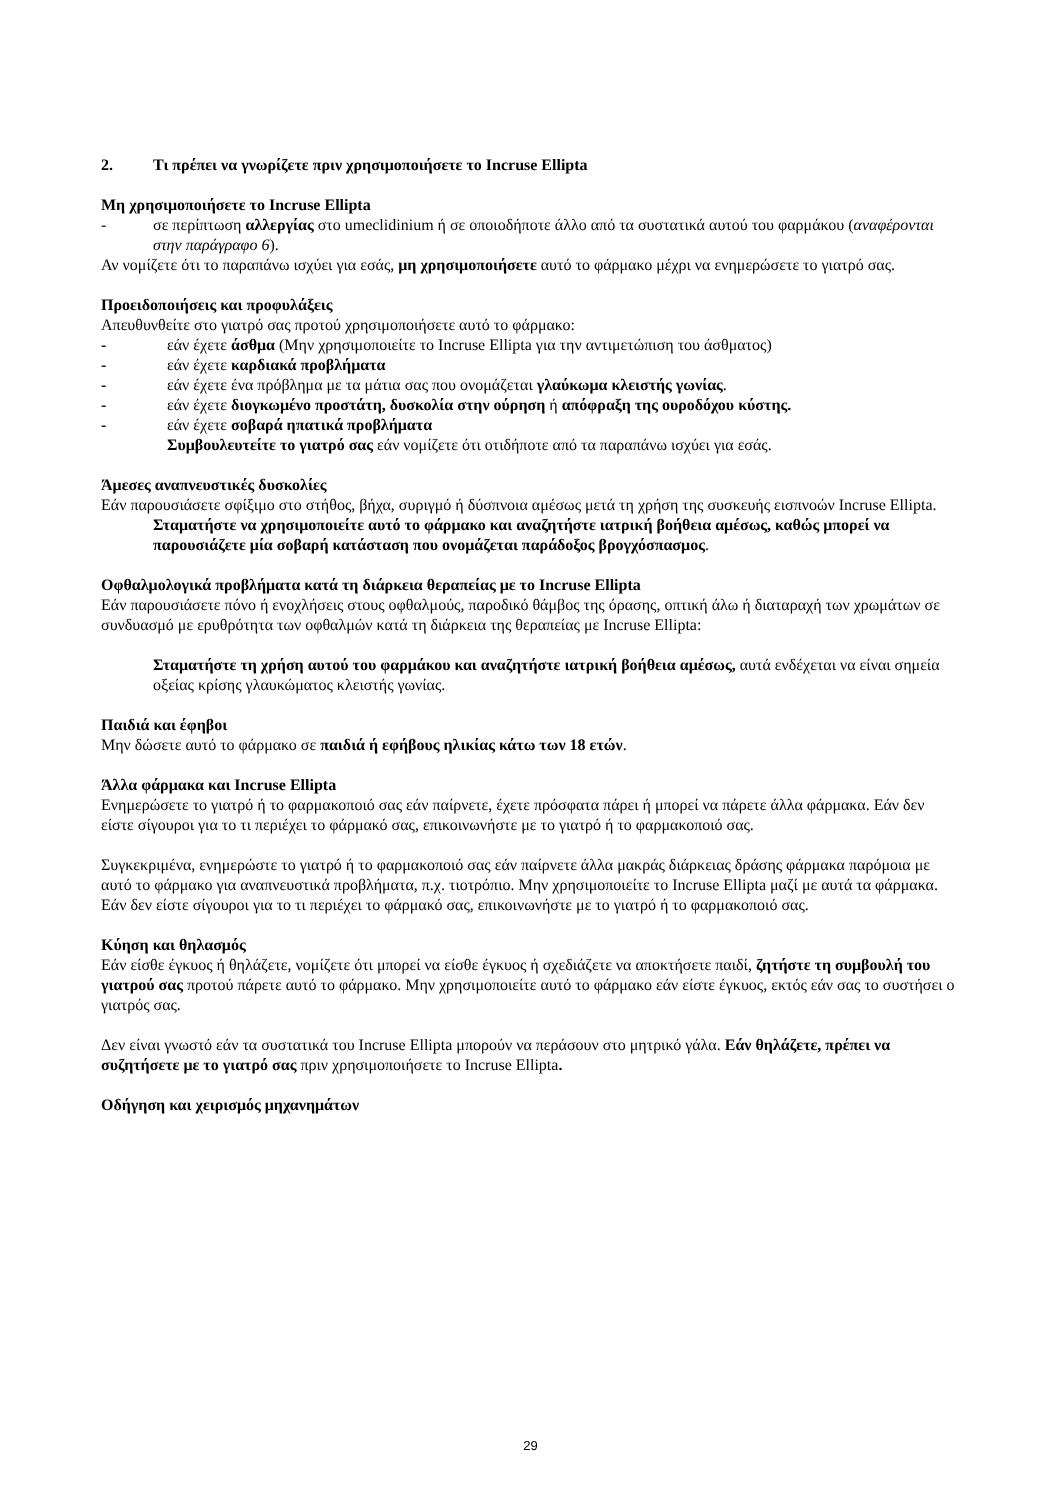2. Τι πρέπει να γνωρίζετε πριν χρησιμοποιήσετε το Incruse Ellipta
Μη χρησιμοποιήσετε το Incruse Ellipta
- σε περίπτωση αλλεργίας στο umeclidinium ή σε οποιοδήποτε άλλο από τα συστατικά αυτού του φαρμάκου (αναφέρονται στην παράγραφο 6).
Αν νομίζετε ότι το παραπάνω ισχύει για εσάς, μη χρησιμοποιήσετε αυτό το φάρμακο μέχρι να ενημερώσετε το γιατρό σας.
Προειδοποιήσεις και προφυλάξεις
Απευθυνθείτε στο γιατρό σας προτού χρησιμοποιήσετε αυτό το φάρμακο:
- εάν έχετε άσθμα (Μην χρησιμοποιείτε το Incruse Ellipta για την αντιμετώπιση του άσθματος)
- εάν έχετε καρδιακά προβλήματα
- εάν έχετε ένα πρόβλημα με τα μάτια σας που ονομάζεται γλαύκωμα κλειστής γωνίας.
- εάν έχετε διογκωμένο προστάτη, δυσκολία στην ούρηση ή απόφραξη της ουροδόχου κύστης.
- εάν έχετε σοβαρά ηπατικά προβλήματα
Συμβουλευτείτε το γιατρό σας εάν νομίζετε ότι οτιδήποτε από τα παραπάνω ισχύει για εσάς.
Άμεσες αναπνευστικές δυσκολίες
Εάν παρουσιάσετε σφίξιμο στο στήθος, βήχα, συριγμό ή δύσπνοια αμέσως μετά τη χρήση της συσκευής εισπνοών Incruse Ellipta.
Σταματήστε να χρησιμοποιείτε αυτό το φάρμακο και αναζητήστε ιατρική βοήθεια αμέσως, καθώς μπορεί να παρουσιάζετε μία σοβαρή κατάσταση που ονομάζεται παράδοξος βρογχόσπασμος.
Οφθαλμολογικά προβλήματα κατά τη διάρκεια θεραπείας με το Incruse Ellipta
Εάν παρουσιάσετε πόνο ή ενοχλήσεις στους οφθαλμούς, παροδικό θάμβος της όρασης, οπτική άλω ή διαταραχή των χρωμάτων σε συνδυασμό με ερυθρότητα των οφθαλμών κατά τη διάρκεια της θεραπείας με Incruse Ellipta:
Σταματήστε τη χρήση αυτού του φαρμάκου και αναζητήστε ιατρική βοήθεια αμέσως, αυτά ενδέχεται να είναι σημεία οξείας κρίσης γλαυκώματος κλειστής γωνίας.
Παιδιά και έφηβοι
Μην δώσετε αυτό το φάρμακο σε παιδιά ή εφήβους ηλικίας κάτω των 18 ετών.
Άλλα φάρμακα και Incruse Ellipta
Ενημερώσετε το γιατρό ή το φαρμακοποιό σας εάν παίρνετε, έχετε πρόσφατα πάρει ή μπορεί να πάρετε άλλα φάρμακα. Εάν δεν είστε σίγουροι για το τι περιέχει το φάρμακό σας, επικοινωνήστε με το γιατρό ή το φαρμακοποιό σας.
Συγκεκριμένα, ενημερώστε το γιατρό ή το φαρμακοποιό σας εάν παίρνετε άλλα μακράς διάρκειας δράσης φάρμακα παρόμοια με αυτό το φάρμακο για αναπνευστικά προβλήματα, π.χ. τιοτρόπιο. Μην χρησιμοποιείτε το Incruse Ellipta μαζί με αυτά τα φάρμακα. Εάν δεν είστε σίγουροι για το τι περιέχει το φάρμακό σας, επικοινωνήστε με το γιατρό ή το φαρμακοποιό σας.
Κύηση και θηλασμός
Εάν είσθε έγκυος ή θηλάζετε, νομίζετε ότι μπορεί να είσθε έγκυος ή σχεδιάζετε να αποκτήσετε παιδί, ζητήστε τη συμβουλή του γιατρού σας προτού πάρετε αυτό το φάρμακο. Μην χρησιμοποιείτε αυτό το φάρμακο εάν είστε έγκυος, εκτός εάν σας το συστήσει ο γιατρός σας.
Δεν είναι γνωστό εάν τα συστατικά του Incruse Ellipta μπορούν να περάσουν στο μητρικό γάλα. Εάν θηλάζετε, πρέπει να συζητήσετε με το γιατρό σας πριν χρησιμοποιήσετε το Incruse Ellipta.
Οδήγηση και χειρισμός μηχανημάτων
29